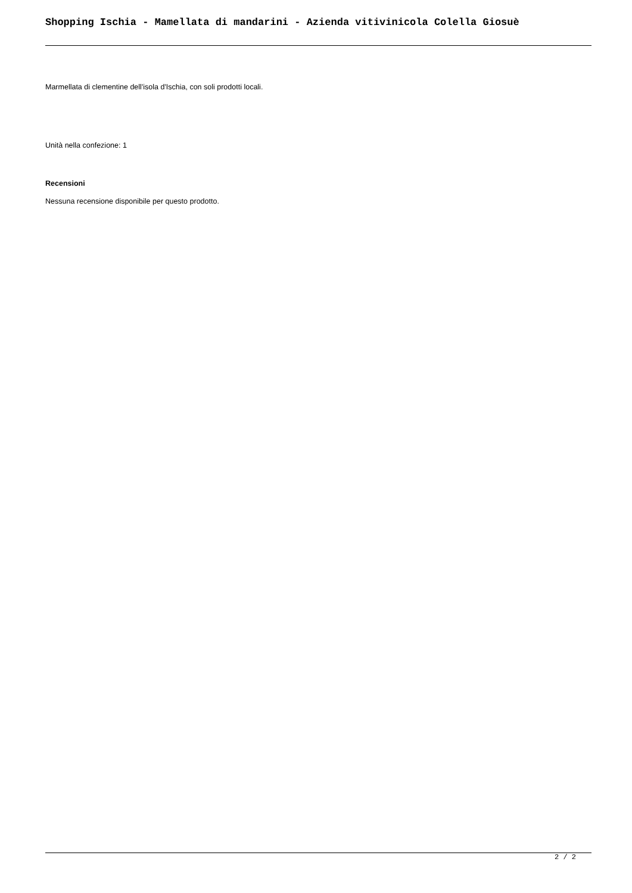Shopping Ischia - Mamellata di mandarini - Azienda vitivinicola Colella Giosuè
Marmellata di clementine dell'isola d'Ischia, con soli prodotti locali.
Unità nella confezione: 1
Recensioni
Nessuna recensione disponibile per questo prodotto.
2 / 2